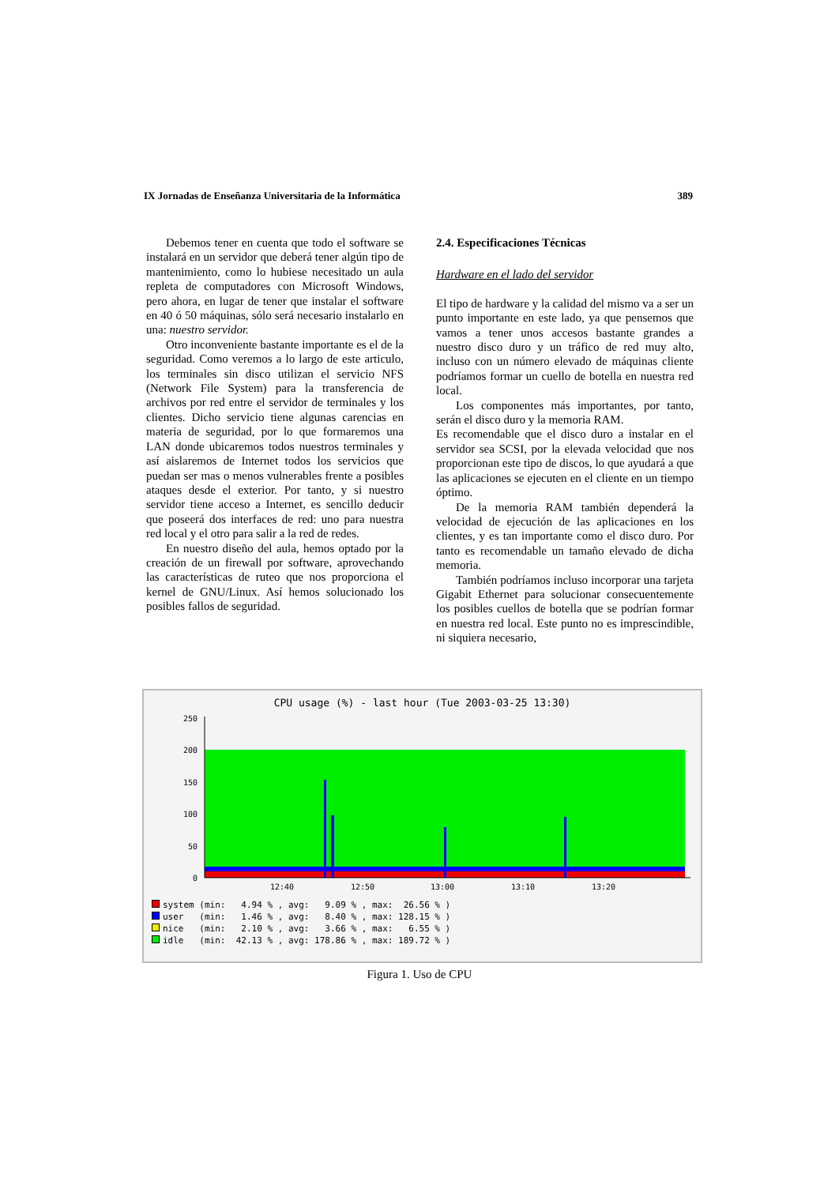IX Jornadas de Enseñanza Universitaria de la Informática 389
Debemos tener en cuenta que todo el software se instalará en un servidor que deberá tener algún tipo de mantenimiento, como lo hubiese necesitado un aula repleta de computadores con Microsoft Windows, pero ahora, en lugar de tener que instalar el software en 40 ó 50 máquinas, sólo será necesario instalarlo en una: nuestro servidor.
Otro inconveniente bastante importante es el de la seguridad. Como veremos a lo largo de este articulo, los terminales sin disco utilizan el servicio NFS (Network File System) para la transferencia de archivos por red entre el servidor de terminales y los clientes. Dicho servicio tiene algunas carencias en materia de seguridad, por lo que formaremos una LAN donde ubicaremos todos nuestros terminales y así aislaremos de Internet todos los servicios que puedan ser mas o menos vulnerables frente a posibles ataques desde el exterior. Por tanto, y si nuestro servidor tiene acceso a Internet, es sencillo deducir que poseerá dos interfaces de red: uno para nuestra red local y el otro para salir a la red de redes.
En nuestro diseño del aula, hemos optado por la creación de un firewall por software, aprovechando las características de ruteo que nos proporciona el kernel de GNU/Linux. Así hemos solucionado los posibles fallos de seguridad.
2.4. Especificaciones Técnicas
Hardware en el lado del servidor
El tipo de hardware y la calidad del mismo va a ser un punto importante en este lado, ya que pensemos que vamos a tener unos accesos bastante grandes a nuestro disco duro y un tráfico de red muy alto, incluso con un número elevado de máquinas cliente podríamos formar un cuello de botella en nuestra red local.
Los componentes más importantes, por tanto, serán el disco duro y la memoria RAM.
Es recomendable que el disco duro a instalar en el servidor sea SCSI, por la elevada velocidad que nos proporcionan este tipo de discos, lo que ayudará a que las aplicaciones se ejecuten en el cliente en un tiempo óptimo.
De la memoria RAM también dependerá la velocidad de ejecución de las aplicaciones en los clientes, y es tan importante como el disco duro. Por tanto es recomendable un tamaño elevado de dicha memoria.
También podríamos incluso incorporar una tarjeta Gigabit Ethernet para solucionar consecuentemente los posibles cuellos de botella que se podrían formar en nuestra red local. Este punto no es imprescindible, ni siquiera necesario,
CPU usage (%) - last hour (Tue 2003-03-25 13:30)
250
200
150
100
50
0
12:40
12:50
13:00
13:10
13:20
system (min: 4.94 % , avg: 9.09 % , max: 26.56 % ) user (min: 1.46 % , avg: 8.40 % , max: 128.15 % ) nice (min: 2.10 % , avg: 3.66 % , max: 6.55 % ) idle (min: 42.13 % , avg: 178.86 % , max: 189.72 % )
Figura 1. Uso de CPU